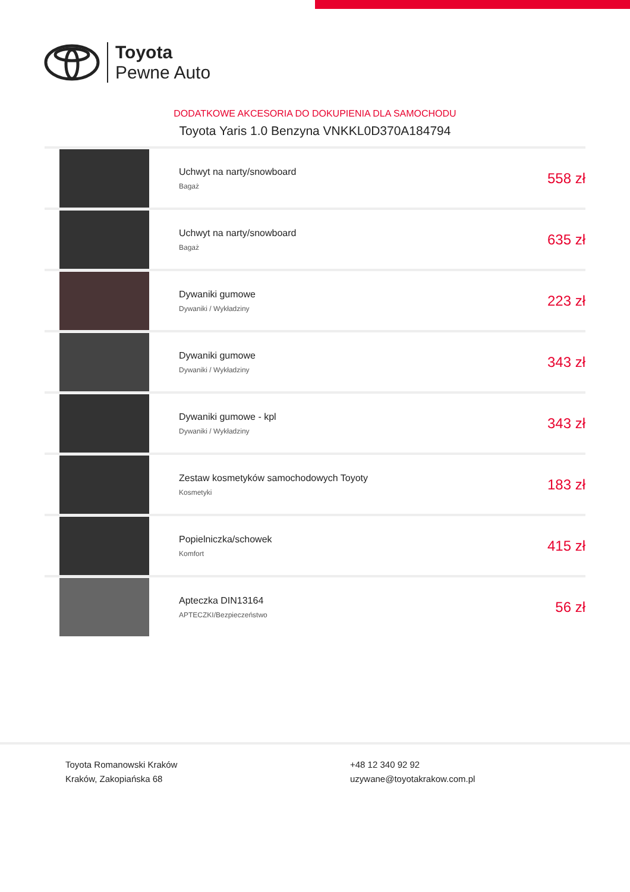Toyota
Pewne Auto
DODATKOWE AKCESORIA DO DOKUPIENIA DLA SAMOCHODU
Toyota Yaris 1.0 Benzyna VNKKL0D370A184794
| | Uchwyt na narty/snowboard Bagaż | 558 zł |
| | Uchwyt na narty/snowboard Bagaż | 635 zł |
| | Dywaniki gumowe Dywaniki / Wykładziny | 223 zł |
| | Dywaniki gumowe Dywaniki / Wykładziny | 343 zł |
| | Dywaniki gumowe - kpl Dywaniki / Wykładziny | 343 zł |
| | Zestaw kosmetyków samochodowych Toyoty Kosmetyki | 183 zł |
| | Popielniczka/schowek Komfort | 415 zł |
| | Apteczka DIN13164 APTECZKI/Bezpieczeństwo | 56 zł |
Toyota Romanowski Kraków
Kraków, Zakopiańska 68
+48 12 340 92 92
uzywane@toyotakrakow.com.pl